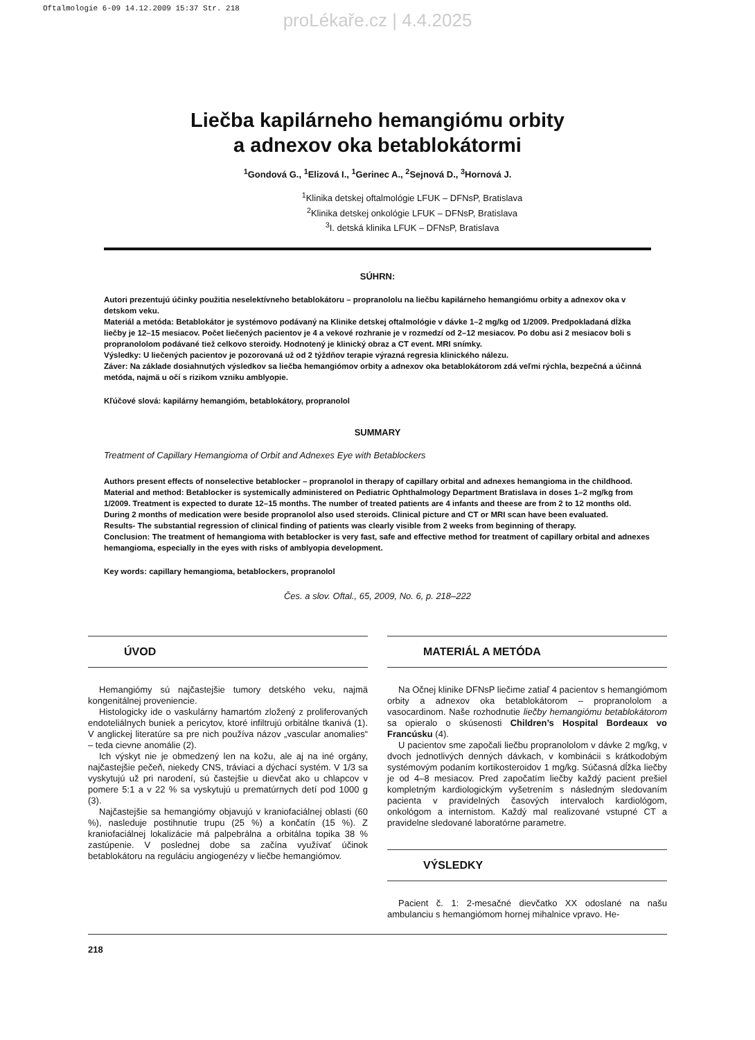Oftalmologie 6-09 14.12.2009 15:37 Str. 218
proLékaře.cz | 4.4.2025
Liečba kapilárneho hemangiómu orbity
a adnexov oka betablokátormi
<sup>1</sup> Gondová G., <sup>1</sup>Elizová I., <sup>1</sup>Gerinec A., <sup>2</sup>Sejnová D., <sup>3</sup>Hornová J.
<sup>1</sup> Klinika detskej oftalmológie LFUK – DFNsP, Bratislava
<sup>2</sup> Klinika detskej onkológie LFUK – DFNsP, Bratislava
<sup>3</sup> I. detská klinika LFUK – DFNsP, Bratislava
SÚHRN:
Autori prezentujú účinky použitia neselektívneho betablokátoru – propranololu na liečbu kapilárneho hemangiómu orbity a adnexov oka v detskom veku.
Materiál a metóda: Betablokátor je systémovo podávaný na Klinike detskej oftalmológie v dávke 1–2 mg/kg od 1/2009. Predpokladaná dĺžka liečby je 12–15 mesiacov. Počet liečených pacientov je 4 a vekové rozhranie je v rozmedzí od 2–12 mesiacov. Po dobu asi 2 mesiacov boli s propranololom podávané tiež celkovo steroidy. Hodnotený je klinický obraz a CT event. MRI snímky.
Výsledky: U liečených pacientov je pozorovaná už od 2 týždňov terapie výrazná regresia klinického nálezu.
Záver: Na základe dosiahnutých výsledkov sa liečba hemangiómov orbity a adnexov oka betablokátorom zdá veľmi rýchla, bezpečná a účinná metóda, najmä u očí s rizikom vzniku amblyopie.
Kľúčové slová: kapilárny hemangióm, betablokátory, propranolol
SUMMARY
Treatment of Capillary Hemangioma of Orbit and Adnexes Eye with Betablockers
Authors present effects of nonselective betablocker – propranolol in therapy of capillary orbital and adnexes hemangioma in the childhood.
Material and method: Betablocker is systemically administered on Pediatric Ophthalmology Department Bratislava in doses 1–2 mg/kg from 1/2009. Treatment is expected to durate 12–15 months. The number of treated patients are 4 infants and theese are from 2 to 12 months old. During 2 months of medication were beside propranolol also used steroids. Clinical picture and CT or MRI scan have been evaluated.
Results- The substantial regression of clinical finding of patients was clearly visible from 2 weeks from beginning of therapy.
Conclusion: The treatment of hemangioma with betablocker is very fast, safe and effective method for treatment of capillary orbital and adnexes hemangioma, especially in the eyes with risks of amblyopia development.
Key words: capillary hemangioma, betablockers, propranolol
Čes. a slov. Oftal., 65, 2009, No. 6, p. 218–222
ÚVOD
Hemangiómy sú najčastejšie tumory detského veku, najmä kongenitálnej proveniencie.
Histologicky ide o vaskulárny hamartóm zložený z proliferovaných endoteliálnych buniek a pericytov, ktoré infiltrujú orbitálne tkanivá (1). V anglickej literatúre sa pre nich používa názov „vascular anomalies“ – teda cievne anomálie (2).
Ich výskyt nie je obmedzený len na kožu, ale aj na iné orgány, najčastejšie pečeň, niekedy CNS, tráviaci a dýchací systém. V 1/3 sa vyskytujú už pri narodení, sú častejšie u dievčat ako u chlapcov v pomere 5:1 a v 22 % sa vyskytujú u prematúrnych detí pod 1000 g (3).
Najčastejšie sa hemangiómy objavujú v kraniofaciálnej oblasti (60 %), nasleduje postihnutie trupu (25 %) a končatín (15 %). Z kraniofaciálnej lokalizácie má palpebrálna a orbitálna topika 38 % zastúpenie. V poslednej dobe sa začína využívať účinok betablokátoru na reguláciu angiogenézy v liečbe hemangiómov.
MATERIÁL A METÓDA
Na Očnej klinike DFNsP liečime zatiaľ 4 pacientov s hemangiómom orbity a adnexov oka betablokátorom – propranololom a vasocardinom. Naše rozhodnutie liečby hemangiómu betablokátorom sa opieralo o skúsenosti Children’s Hospital Bordeaux vo Francúsku (4).
U pacientov sme započali liečbu propranololom v dávke 2 mg/kg, v dvoch jednotlivých denných dávkach, v kombinácii s krátkodobým systémovým podaním kortikosteroidov 1 mg/kg. Súčasná dĺžka liečby je od 4–8 mesiacov. Pred započatím liečby každý pacient prešiel kompletným kardiologickým vyšetrením s následným sledovaním pacienta v pravidelných časových intervaloch kardiológom, onkológom a internistom. Každý mal realizované vstupné CT a pravidelne sledované laboratórne parametre.
VÝSLEDKY
Pacient č. 1: 2-mesačné dievčatko XX odoslané na našu ambulanciu s hemangiómom hornej mihalnice vpravo. He-
218